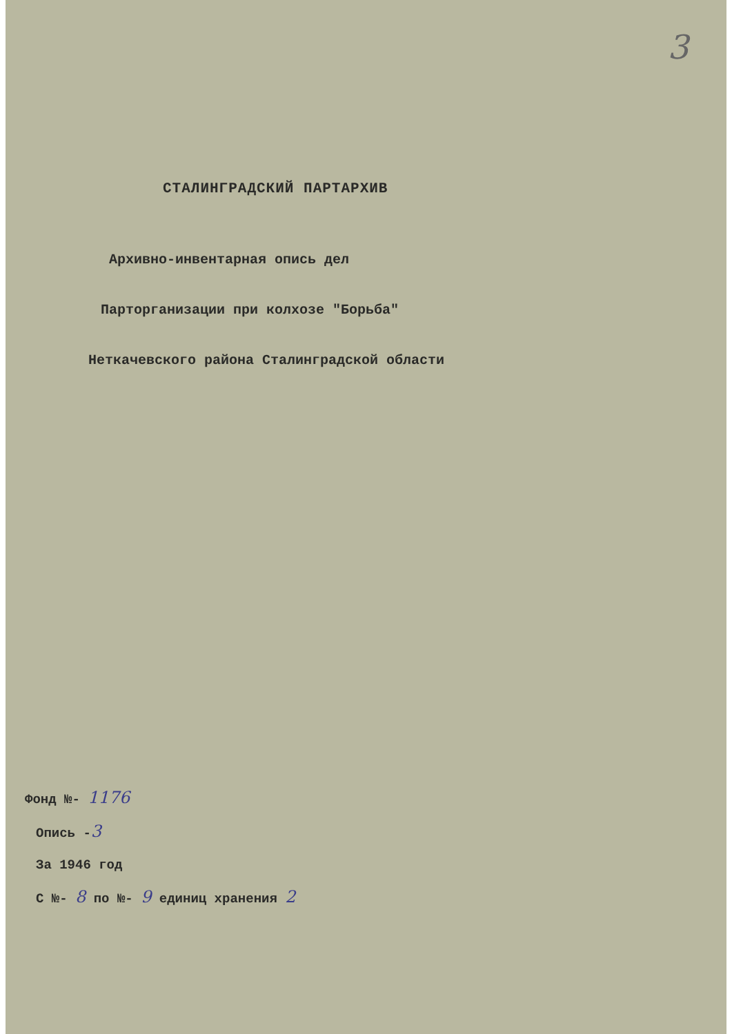3
СТАЛИНГРАДСКИЙ ПАРТАРХИВ
Архивно-инвентарная опись дел
Парторганизации при колхозе "Борьба"
Неткачевского района Сталинградской области
Фонд №- 1176
Опись -3
За 1946 год
С №- 8 по №- 9 единиц хранения 2